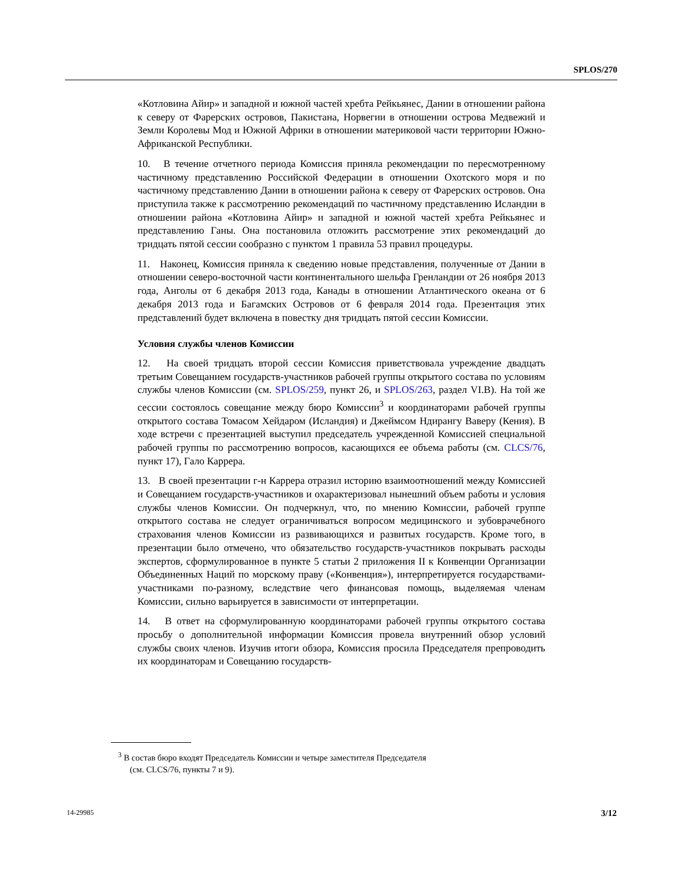SPLOS/270
«Котловина Айир» и западной и южной частей хребта Рейкьянес, Дании в отношении района к северу от Фарерских островов, Пакистана, Норвегии в отношении острова Медвежий и Земли Королевы Мод и Южной Африки в отношении материковой части территории Южно-Африканской Республики.
10. В течение отчетного периода Комиссия приняла рекомендации по пересмотренному частичному представлению Российской Федерации в отношении Охотского моря и по частичному представлению Дании в отношении района к северу от Фарерских островов. Она приступила также к рассмотрению рекомендаций по частичному представлению Исландии в отношении района «Котловина Айир» и западной и южной частей хребта Рейкьянес и представлению Ганы. Она постановила отложить рассмотрение этих рекомендаций до тридцать пятой сессии сообразно с пунктом 1 правила 53 правил процедуры.
11. Наконец, Комиссия приняла к сведению новые представления, полученные от Дании в отношении северо-восточной части континентального шельфа Гренландии от 26 ноября 2013 года, Анголы от 6 декабря 2013 года, Канады в отношении Атлантического океана от 6 декабря 2013 года и Багамских Островов от 6 февраля 2014 года. Презентация этих представлений будет включена в повестку дня тридцать пятой сессии Комиссии.
Условия службы членов Комиссии
12. На своей тридцать второй сессии Комиссия приветствовала учреждение двадцать третьим Совещанием государств-участников рабочей группы открытого состава по условиям службы членов Комиссии (см. SPLOS/259, пункт 26, и SPLOS/263, раздел VI.B). На той же сессии состоялось совещание между бюро Комиссии<sup>3</sup> и координаторами рабочей группы открытого состава Томасом Хейдаром (Исландия) и Джеймсом Ндирангу Вавеpу (Кения). В ходе встречи с презентацией выступил председатель учрежденной Комиссией специальной рабочей группы по рассмотрению вопросов, касающихся ее объема работы (см. CLCS/76, пункт 17), Гало Каррера.
13. В своей презентации г-н Каррера отразил историю взаимоотношений между Комиссией и Совещанием государств-участников и охарактеризовал нынешний объем работы и условия службы членов Комиссии. Он подчеркнул, что, по мнению Комиссии, рабочей группе открытого состава не следует ограничиваться вопросом медицинского и зубоврачебного страхования членов Комиссии из развивающихся и развитых государств. Кроме того, в презентации было отмечено, что обязательство государств-участников покрывать расходы экспертов, сформулированное в пункте 5 статьи 2 приложения II к Конвенции Организации Объединенных Наций по морскому праву («Конвенция»), интерпретируется государствами-участниками по-разному, вследствие чего финансовая помощь, выделяемая членам Комиссии, сильно варьируется в зависимости от интерпретации.
14. В ответ на сформулированную координаторами рабочей группы открытого состава просьбу о дополнительной информации Комиссия провела внутренний обзор условий службы своих членов. Изучив итоги обзора, Комиссия просила Председателя препроводить их координаторам и Совещанию государств-
<sup>3</sup> В состав бюро входят Председатель Комиссии и четыре заместителя Председателя
(см. CLCS/76, пункты 7 и 9).
14-29985 3/12